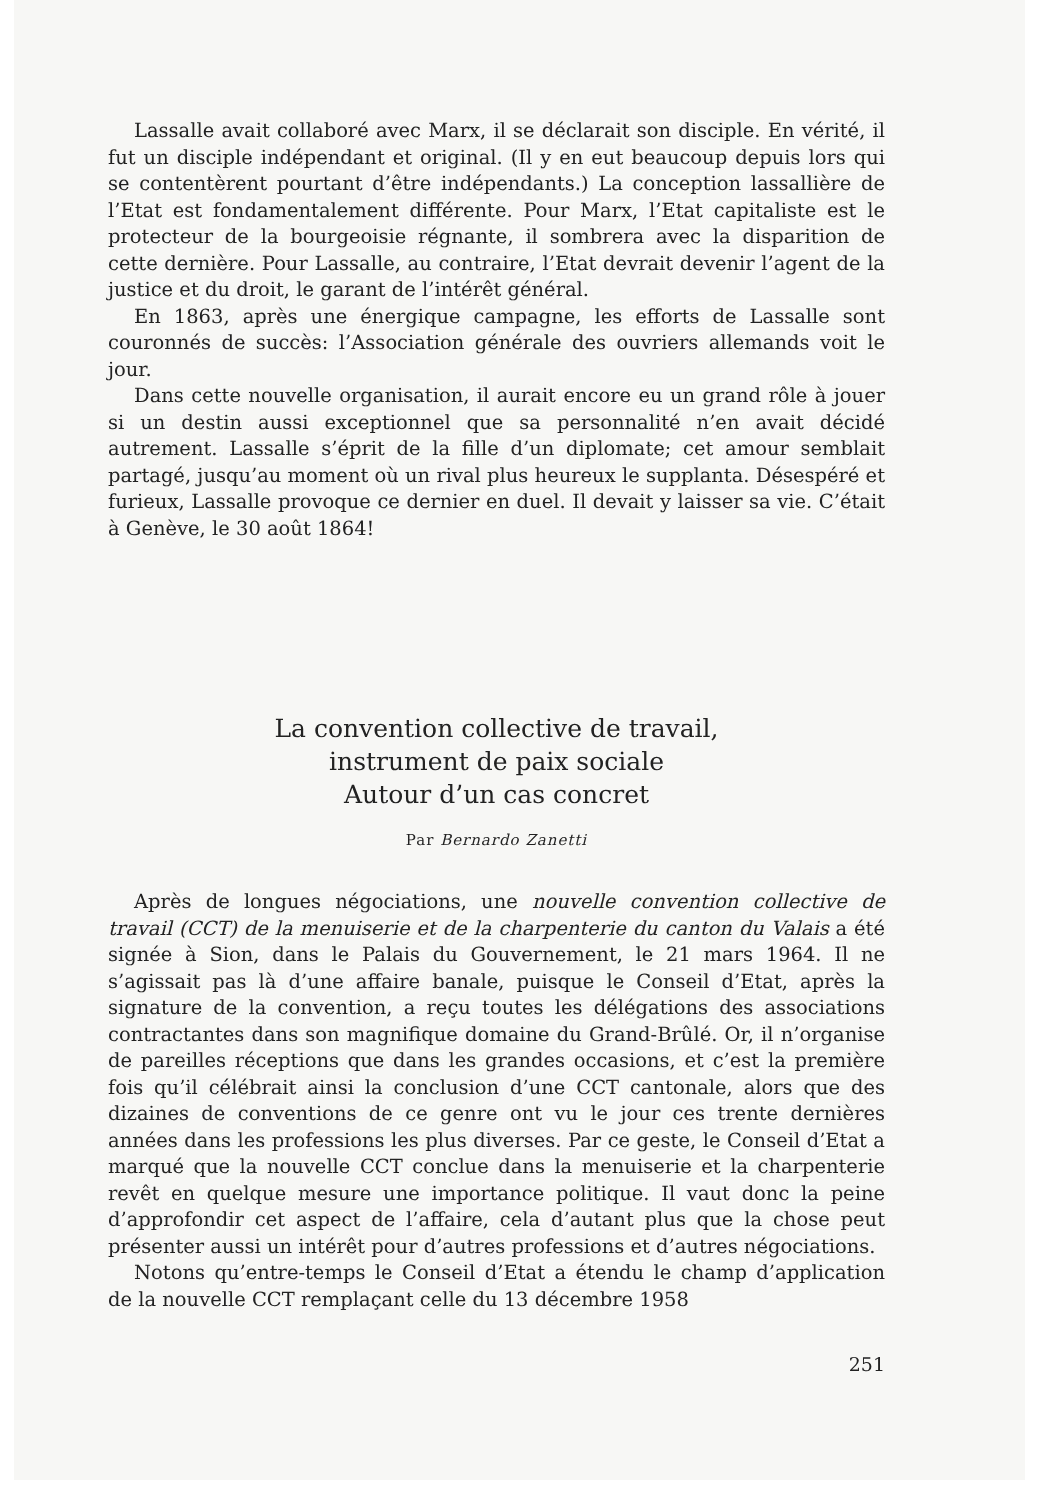Lassalle avait collaboré avec Marx, il se déclarait son disciple. En vérité, il fut un disciple indépendant et original. (Il y en eut beaucoup depuis lors qui se contentèrent pourtant d’être indépendants.) La conception lassallière de l’Etat est fondamentalement différente. Pour Marx, l’Etat capitaliste est le protecteur de la bourgeoisie régnante, il sombrera avec la disparition de cette dernière. Pour Lassalle, au contraire, l’Etat devrait devenir l’agent de la justice et du droit, le garant de l’intérêt général.
En 1863, après une énergique campagne, les efforts de Lassalle sont couronnés de succès: l’Association générale des ouvriers allemands voit le jour.
Dans cette nouvelle organisation, il aurait encore eu un grand rôle à jouer si un destin aussi exceptionnel que sa personnalité n’en avait décidé autrement. Lassalle s’éprit de la fille d’un diplomate; cet amour semblait partagé, jusqu’au moment où un rival plus heureux le supplanta. Désespéré et furieux, Lassalle provoque ce dernier en duel. Il devait y laisser sa vie. C’était à Genève, le 30 août 1864!
La convention collective de travail,
instrument de paix sociale
Autour d’un cas concret
Par Bernardo Zanetti
Après de longues négociations, une nouvelle convention collective de travail (CCT) de la menuiserie et de la charpenterie du canton du Valais a été signée à Sion, dans le Palais du Gouvernement, le 21 mars 1964. Il ne s’agissait pas là d’une affaire banale, puisque le Conseil d’Etat, après la signature de la convention, a reçu toutes les délégations des associations contractantes dans son magnifique domaine du Grand-Brûlé. Or, il n’organise de pareilles réceptions que dans les grandes occasions, et c’est la première fois qu’il célébrait ainsi la conclusion d’une CCT cantonale, alors que des dizaines de conventions de ce genre ont vu le jour ces trente dernières années dans les professions les plus diverses. Par ce geste, le Conseil d’Etat a marqué que la nouvelle CCT conclue dans la menuiserie et la charpenterie revêt en quelque mesure une importance politique. Il vaut donc la peine d’approfondir cet aspect de l’affaire, cela d’autant plus que la chose peut présenter aussi un intérêt pour d’autres professions et d’autres négociations.
Notons qu’entre-temps le Conseil d’Etat a étendu le champ d’application de la nouvelle CCT remplaçant celle du 13 décembre 1958
251